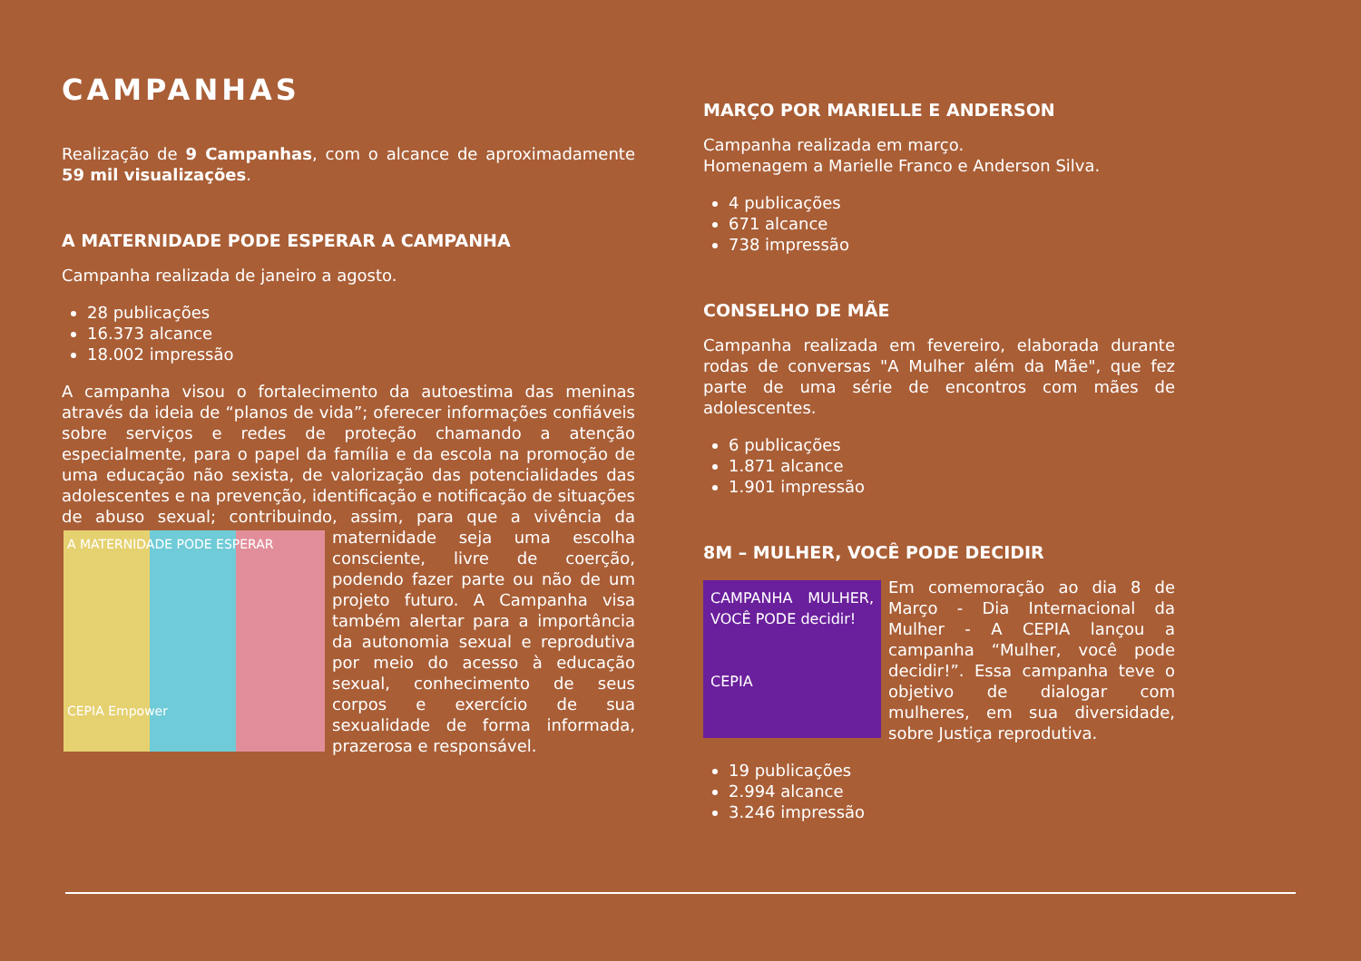CAMPANHAS
Realização de 9 Campanhas, com o alcance de aproximadamente 59 mil visualizações.
A MATERNIDADE PODE ESPERAR A CAMPANHA
Campanha realizada de janeiro a agosto.
28 publicações
16.373 alcance
18.002 impressão
A campanha visou o fortalecimento da autoestima das meninas através da ideia de “planos de vida”; oferecer informações confiáveis sobre serviços e redes de proteção chamando a atenção especialmente, para o papel da família e da escola na promoção de uma educação não sexista, de valorização das potencialidades das adolescentes e na prevenção, identificação e notificação de situações de abuso sexual; contribuindo, assim, para que a vivência da maternidade A MATERNIDADE PODE ESPERAR
CEPIA Empower seja uma escolha consciente, livre de coerção, podendo fazer parte ou não de um projeto futuro. A Campanha visa também alertar para a importância da autonomia sexual e reprodutiva por meio do acesso à educação sexual, conhecimento de seus corpos e exercício de sua sexualidade de forma informada, prazerosa e responsável.
MARÇO POR MARIELLE E ANDERSON
Campanha realizada em março.
Homenagem a Marielle Franco e Anderson Silva.
4 publicações
671 alcance
738 impressão
CONSELHO DE MÃE
Campanha realizada em fevereiro, elaborada durante rodas de conversas "A Mulher além da Mãe", que fez parte de uma série de encontros com mães de adolescentes.
6 publicações
1.871 alcance
1.901 impressão
8M – MULHER, VOCÊ PODE DECIDIR
CAMPANHA MULHER, VOCÊ PODE decidir!
CEPIA Em comemoração ao dia 8 de Março - Dia Internacional da Mulher - A CEPIA lançou a campanha “Mulher, você pode decidir!”. Essa campanha teve o objetivo de dialogar com mulheres, em sua diversidade, sobre Justiça reprodutiva.
19 publicações
2.994 alcance
3.246 impressão